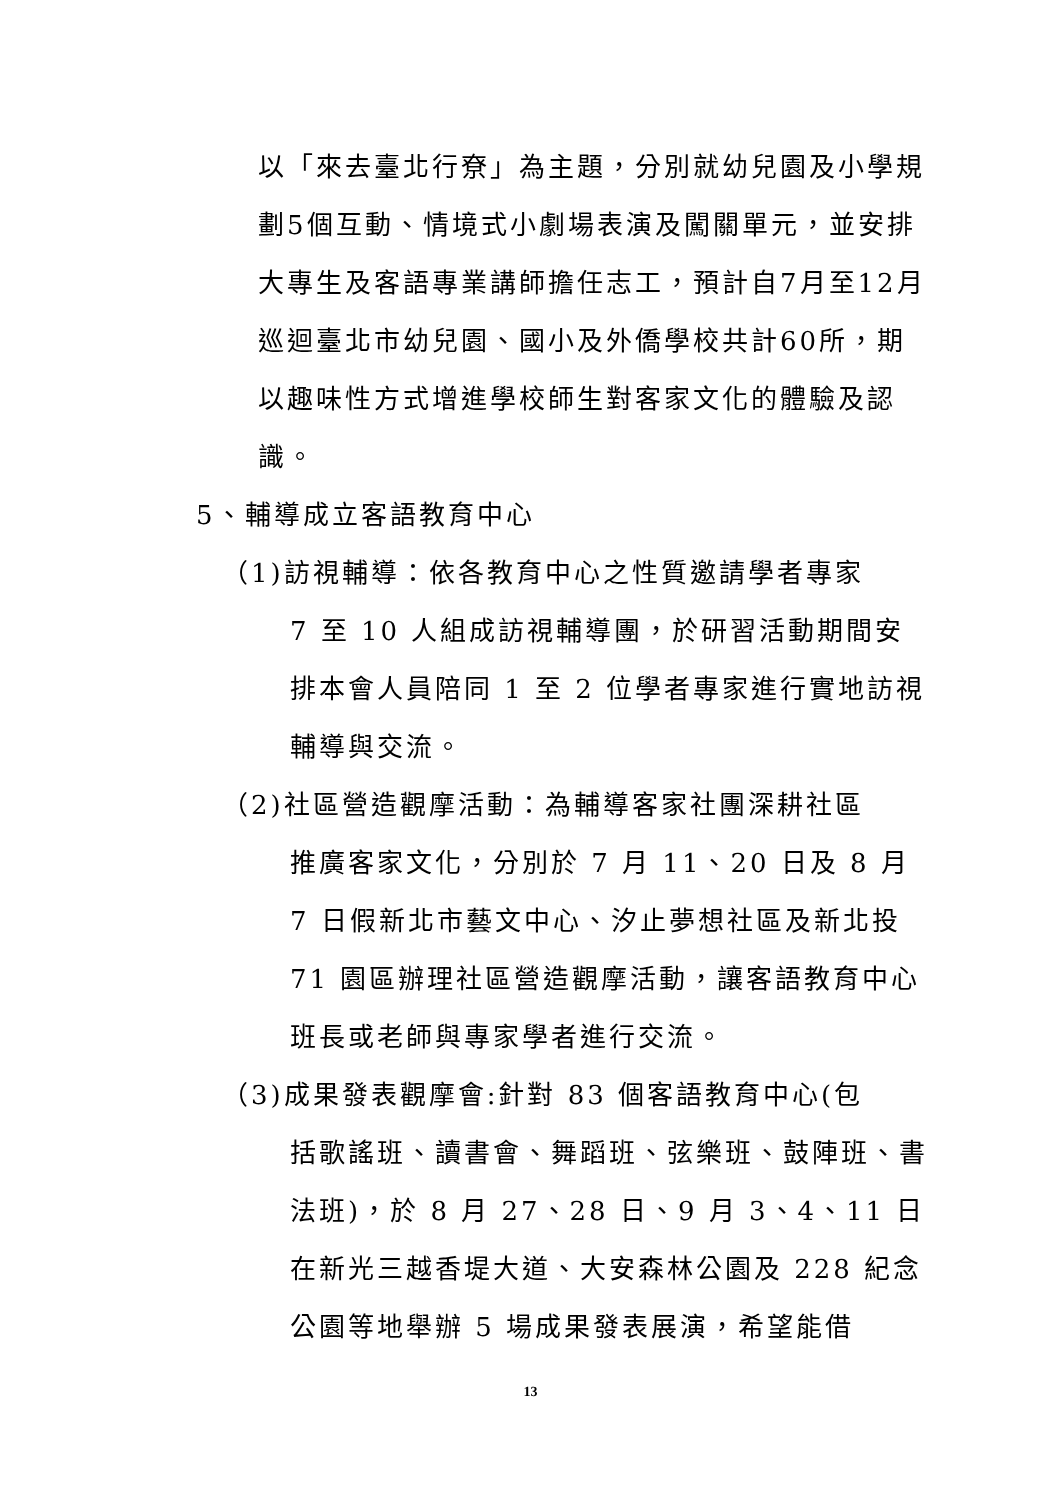以「來去臺北行尞」為主題，分別就幼兒園及小學規劃5個互動、情境式小劇場表演及闖關單元，並安排大專生及客語專業講師擔任志工，預計自7月至12月巡迴臺北市幼兒園、國小及外僑學校共計60所，期以趣味性方式增進學校師生對客家文化的體驗及認識。
5、輔導成立客語教育中心
（1)訪視輔導：依各教育中心之性質邀請學者專家
7 至 10 人組成訪視輔導團，於研習活動期間安排本會人員陪同 1 至 2 位學者專家進行實地訪視輔導與交流。
（2)社區營造觀摩活動：為輔導客家社團深耕社區
推廣客家文化，分別於 7 月 11、20 日及 8 月 7 日假新北市藝文中心、汐止夢想社區及新北投 71 園區辦理社區營造觀摩活動，讓客語教育中心班長或老師與專家學者進行交流。
（3)成果發表觀摩會:針對 83 個客語教育中心(包
括歌謠班、讀書會、舞蹈班、弦樂班、鼓陣班、書法班)，於 8 月 27、28 日、9 月 3、4、11 日在新光三越香堤大道、大安森林公園及 228 紀念公園等地舉辦 5 場成果發表展演，希望能借
13